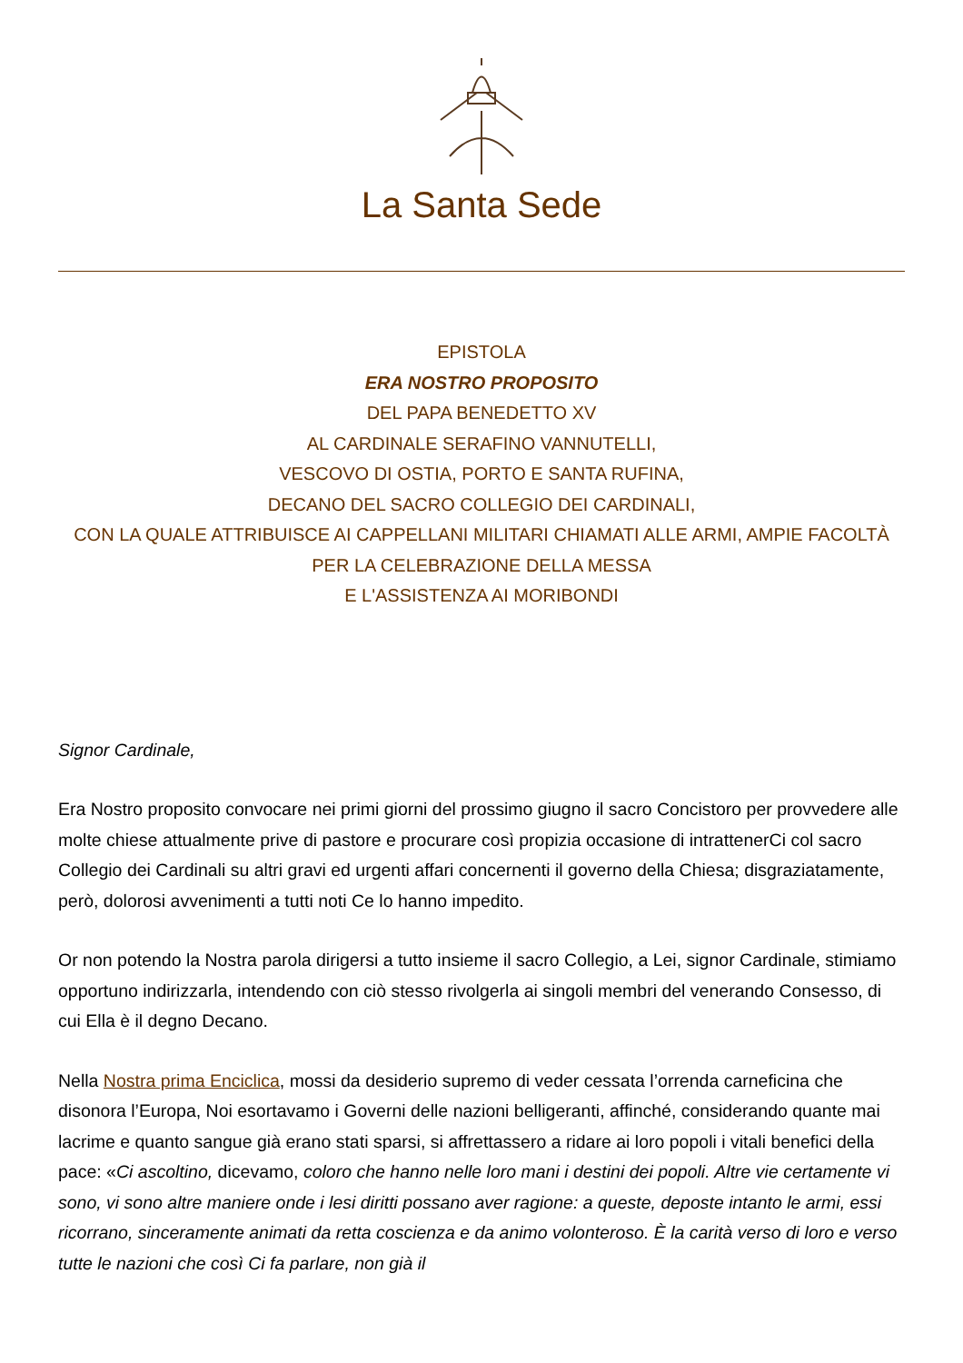La Santa Sede
EPISTOLA
ERA NOSTRO PROPOSITO
DEL PAPA BENEDETTO XV
AL CARDINALE SERAFINO VANNUTELLI,
VESCOVO DI OSTIA, PORTO E SANTA RUFINA,
DECANO DEL SACRO COLLEGIO DEI CARDINALI,
CON LA QUALE ATTRIBUISCE AI CAPPELLANI MILITARI CHIAMATI ALLE ARMI, AMPIE FACOLTÀ
PER LA CELEBRAZIONE DELLA MESSA
E L'ASSISTENZA AI MORIBONDI
Signor Cardinale,
Era Nostro proposito convocare nei primi giorni del prossimo giugno il sacro Concistoro per provvedere alle molte chiese attualmente prive di pastore e procurare così propizia occasione di intrattenerCi col sacro Collegio dei Cardinali su altri gravi ed urgenti affari concernenti il governo della Chiesa; disgraziatamente, però, dolorosi avvenimenti a tutti noti Ce lo hanno impedito.
Or non potendo la Nostra parola dirigersi a tutto insieme il sacro Collegio, a Lei, signor Cardinale, stimiamo opportuno indirizzarla, intendendo con ciò stesso rivolgerla ai singoli membri del venerando Consesso, di cui Ella è il degno Decano.
Nella Nostra prima Enciclica, mossi da desiderio supremo di veder cessata l’orrenda carneficina che disonora l’Europa, Noi esortavamo i Governi delle nazioni belligeranti, affinché, considerando quante mai lacrime e quanto sangue già erano stati sparsi, si affrettassero a ridare ai loro popoli i vitali benefici della pace: «Ci ascoltino, dicevamo, coloro che hanno nelle loro mani i destini dei popoli. Altre vie certamente vi sono, vi sono altre maniere onde i lesi diritti possano aver ragione: a queste, deposte intanto le armi, essi ricorrano, sinceramente animati da retta coscienza e da animo volonteroso. È la carità verso di loro e verso tutte le nazioni che così Ci fa parlare, non già il